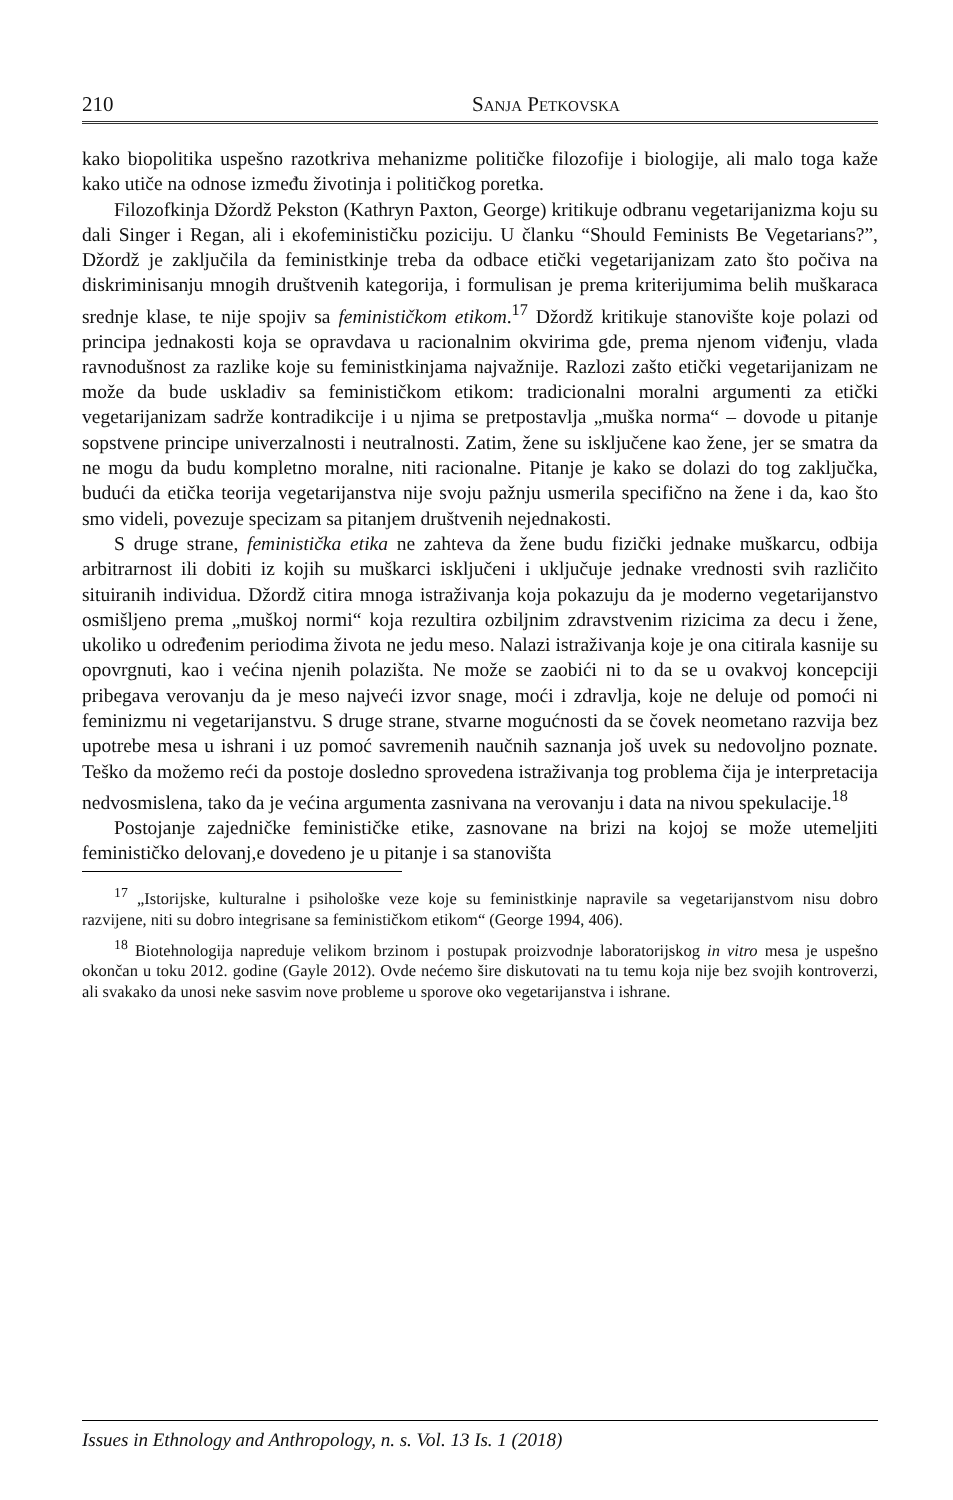210 Sanja Petkovska
kako biopolitika uspešno razotkriva mehanizme političke filozofije i biologije, ali malo toga kaže kako utiče na odnose između životinja i političkog poretka.
Filozofkinja Džordž Pekston (Kathryn Paxton, George) kritikuje odbranu vegetarijanizma koju su dali Singer i Regan, ali i ekofeminističku poziciju. U članku “Should Feminists Be Vegetarians?”, Džordž je zaključila da feministkinje treba da odbace etički vegetarijanizam zato što počiva na diskriminisanju mnogih društvenih kategorija, i formulisan je prema kriterijumima belih muškaraca srednje klase, te nije spojiv sa feminističkom etikom.<sup>17</sup> Džordž kritikuje stanovište koje polazi od principa jednakosti koja se opravdava u racionalnim okvirima gde, prema njenom viđenju, vlada ravnodušnost za razlike koje su feministkinjama najvažnije. Razlozi zašto etički vegetarijanizam ne može da bude uskladiv sa feminističkom etikom: tradicionalni moralni argumenti za etički vegetarijanizam sadrže kontradikcije i u njima se pretpostavlja „muška norma“ – dovode u pitanje sopstvene principe univerzalnosti i neutralnosti. Zatim, žene su isključene kao žene, jer se smatra da ne mogu da budu kompletno moralne, niti racionalne. Pitanje je kako se dolazi do tog zaključka, budući da etička teorija vegetarijanstva nije svoju pažnju usmerila specifično na žene i da, kao što smo videli, povezuje specizam sa pitanjem društvenih nejednakosti.
S druge strane, feministička etika ne zahteva da žene budu fizički jednake muškarcu, odbija arbitrarnost ili dobiti iz kojih su muškarci isključeni i uključuje jednake vrednosti svih različito situiranih individua. Džordž citira mnoga istraživanja koja pokazuju da je moderno vegetarijanstvo osmišljeno prema „muškoj normi“ koja rezultira ozbiljnim zdravstvenim rizicima za decu i žene, ukoliko u određenim periodima života ne jedu meso. Nalazi istraživanja koje je ona citirala kasnije su opovrgnuti, kao i većina njenih polazišta. Ne može se zaobići ni to da se u ovakvoj koncepciji pribegava verovanju da je meso najveći izvor snage, moći i zdravlja, koje ne deluje od pomoći ni feminizmu ni vegetarijanstvu. S druge strane, stvarne mogućnosti da se čovek neometano razvija bez upotrebe mesa u ishrani i uz pomoć savremenih naučnih saznanja još uvek su nedovoljno poznate. Teško da možemo reći da postoje dosledno sprovedena istraživanja tog problema čija je interpretacija nedvosmislena, tako da je većina argumenta zasnivana na verovanju i data na nivou spekulacije.<sup>18</sup>
Postojanje zajedničke feminističke etike, zasnovane na brizi na kojoj se može utemeljiti feminističko delovanj,e dovedeno je u pitanje i sa stanovišta
<sup>17</sup> „Istorijske, kulturalne i psihološke veze koje su feministkinje napravile sa vegetarijanstvom nisu dobro razvijene, niti su dobro integrisane sa feminističkom etikom“ (George 1994, 406).
<sup>18</sup> Biotehnologija napreduje velikom brzinom i postupak proizvodnje laboratorijskog in vitro mesa je uspešno okončan u toku 2012. godine (Gayle 2012). Ovde nećemo šire diskutovati na tu temu koja nije bez svojih kontroverzi, ali svakako da unosi neke sasvim nove probleme u sporove oko vegetarijanstva i ishrane.
Issues in Ethnology and Anthropology, n. s. Vol. 13 Is. 1 (2018)